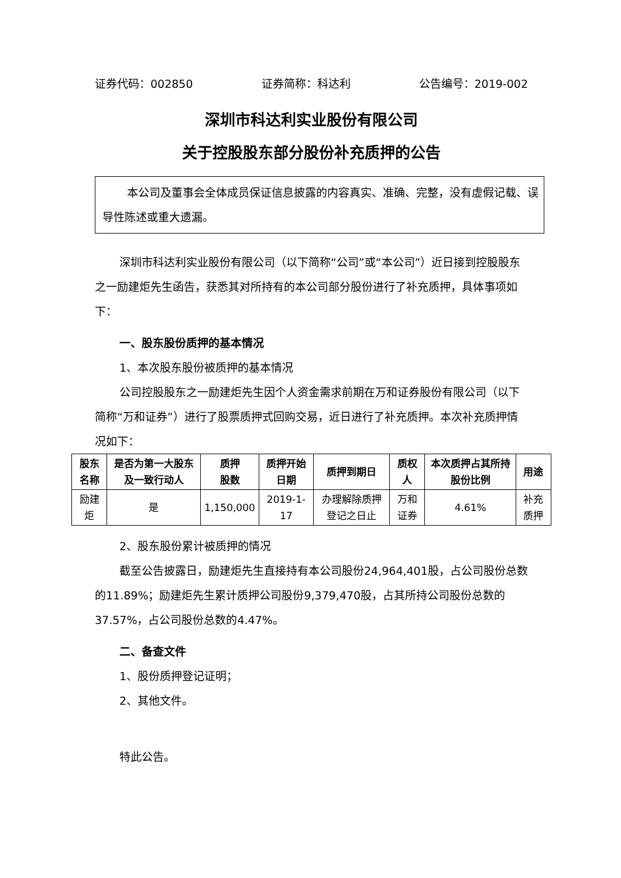证券代码：002850 证券简称：科达利 公告编号：2019-002
深圳市科达利实业股份有限公司
关于控股股东部分股份补充质押的公告
本公司及董事会全体成员保证信息披露的内容真实、准确、完整，没有虚假记载、误导性陈述或重大遗漏。
深圳市科达利实业股份有限公司（以下简称“公司”或“本公司”）近日接到控股股东之一励建炬先生函告，获悉其对所持有的本公司部分股份进行了补充质押，具体事项如下：
一、股东股份质押的基本情况
1、本次股东股份被质押的基本情况
公司控股股东之一励建炬先生因个人资金需求前期在万和证券股份有限公司（以下简称“万和证券”）进行了股票质押式回购交易，近日进行了补充质押。本次补充质押情况如下：
| 股东名称 | 是否为第一大股东及一致行动人 | 质押 股数 | 质押开始日期 | 质押到期日 | 质权人 | 本次质押占其所持股份比例 | 用途 |
| --- | --- | --- | --- | --- | --- | --- | --- |
| 励建炬 | 是 | 1,150,000 | 2019-1-17 | 办理解除质押登记之日止 | 万和证券 | 4.61% | 补充质押 |
2、股东股份累计被质押的情况
截至公告披露日，励建炬先生直接持有本公司股份24,964,401股，占公司股份总数的11.89%；励建炬先生累计质押公司股份9,379,470股，占其所持公司股份总数的37.57%，占公司股份总数的4.47%。
二、备查文件
1、股份质押登记证明；
2、其他文件。
特此公告。